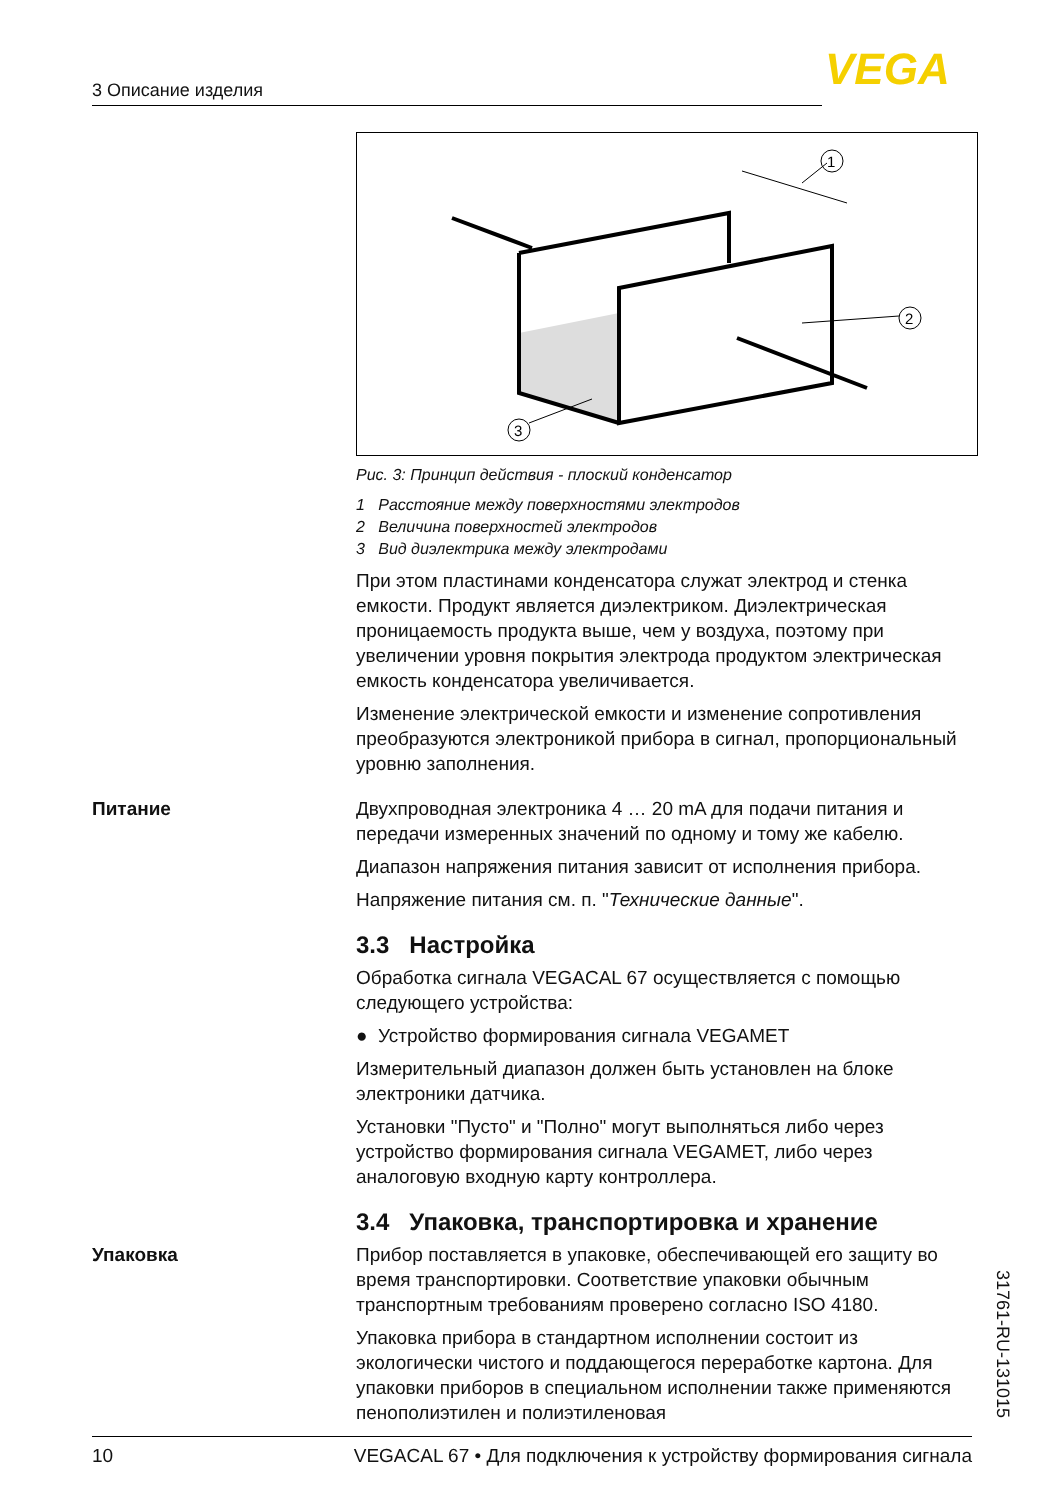3 Описание изделия VEGA
1
2
3
Рис. 3: Принцип действия - плоский конденсатор
1 Расстояние между поверхностями электродов
2 Величина поверхностей электродов
3 Вид диэлектрика между электродами
При этом пластинами конденсатора служат электрод и стенка емкости. Продукт является диэлектриком. Диэлектрическая проницаемость продукта выше, чем у воздуха, поэтому при увеличении уровня покрытия электрода продуктом электрическая емкость конденсатора увеличивается.
Изменение электрической емкости и изменение сопротивления преобразуются электроникой прибора в сигнал, пропорциональный уровню заполнения.
Питание
Двухпроводная электроника 4 … 20 mA для подачи питания и передачи измеренных значений по одному и тому же кабелю.
Диапазон напряжения питания зависит от исполнения прибора.
Напряжение питания см. п. "Технические данные".
3.3 Настройка
Обработка сигнала VEGACAL 67 осуществляется с помощью следующего устройства:
● Устройство формирования сигнала VEGAMET
Измерительный диапазон должен быть установлен на блоке электроники датчика.
Установки "Пусто" и "Полно" могут выполняться либо через устройство формирования сигнала VEGAMET, либо через аналоговую входную карту контроллера.
3.4 Упаковка, транспортировка и хранение
Упаковка
Прибор поставляется в упаковке, обеспечивающей его защиту во время транспортировки. Соответствие упаковки обычным транспортным требованиям проверено согласно ISO 4180.
Упаковка прибора в стандартном исполнении состоит из экологически чистого и поддающегося переработке картона. Для упаковки приборов в специальном исполнении также применяются пенополиэтилен и полиэтиленовая
31761-RU-131015
10 VEGACAL 67 • Для подключения к устройству формирования сигнала